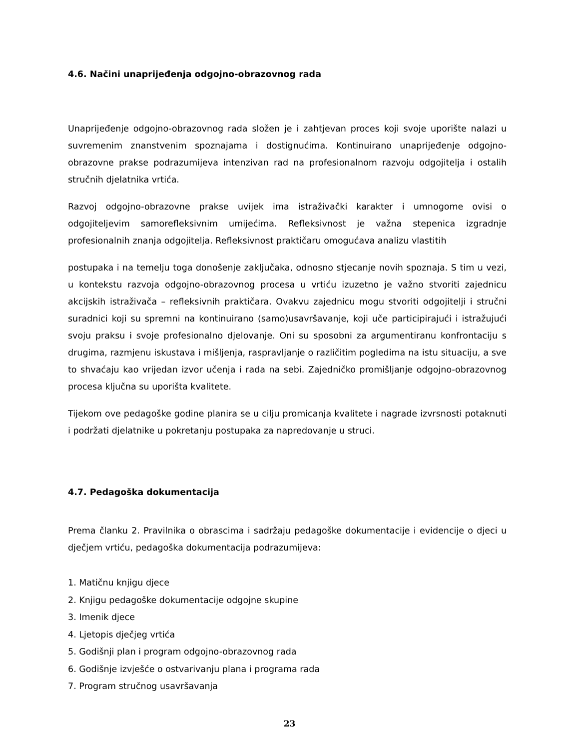4.6. Načini unaprijeđenja odgojno-obrazovnog rada
Unaprijeđenje odgojno-obrazovnog rada složen je i zahtjevan proces koji svoje uporište nalazi u suvremenim znanstvenim spoznajama i dostignućima. Kontinuirano unaprijeđenje odgojno-obrazovne prakse podrazumijeva intenzivan rad na profesionalnom razvoju odgojitelja i ostalih stručnih djelatnika vrtića.
Razvoj odgojno-obrazovne prakse uvijek ima istraživački karakter i umnogome ovisi o odgojiteljevim samorefleksivnim umijećima. Refleksivnost je važna stepenica izgradnje profesionalnih znanja odgojitelja. Refleksivnost praktičaru omogućava analizu vlastitih
postupaka i na temelju toga donošenje zaključaka, odnosno stjecanje novih spoznaja. S tim u vezi, u kontekstu razvoja odgojno-obrazovnog procesa u vrtiću izuzetno je važno stvoriti zajednicu akcijskih istraživača – refleksivnih praktičara. Ovakvu zajednicu mogu stvoriti odgojitelji i stručni suradnici koji su spremni na kontinuirano (samo)usavršavanje, koji uče participirajući i istražujući svoju praksu i svoje profesionalno djelovanje. Oni su sposobni za argumentiranu konfrontaciju s drugima, razmjenu iskustava i mišljenja, raspravljanje o različitim pogledima na istu situaciju, a sve to shvaćaju kao vrijedan izvor učenja i rada na sebi. Zajedničko promišljanje odgojno-obrazovnog procesa ključna su uporišta kvalitete.
Tijekom ove pedagoške godine planira se u cilju promicanja kvalitete i nagrade izvrsnosti potaknuti i podržati djelatnike u pokretanju postupaka za napredovanje u struci.
4.7. Pedagoška dokumentacija
Prema članku 2. Pravilnika o obrascima i sadržaju pedagoške dokumentacije i evidencije o djeci u dječjem vrtiću, pedagoška dokumentacija podrazumijeva:
1. Matičnu knjigu djece
2. Knjigu pedagoške dokumentacije odgojne skupine
3. Imenik djece
4. Ljetopis dječjeg vrtića
5. Godišnji plan i program odgojno-obrazovnog rada
6. Godišnje izvješće o ostvarivanju plana i programa rada
7. Program stručnog usavršavanja
23